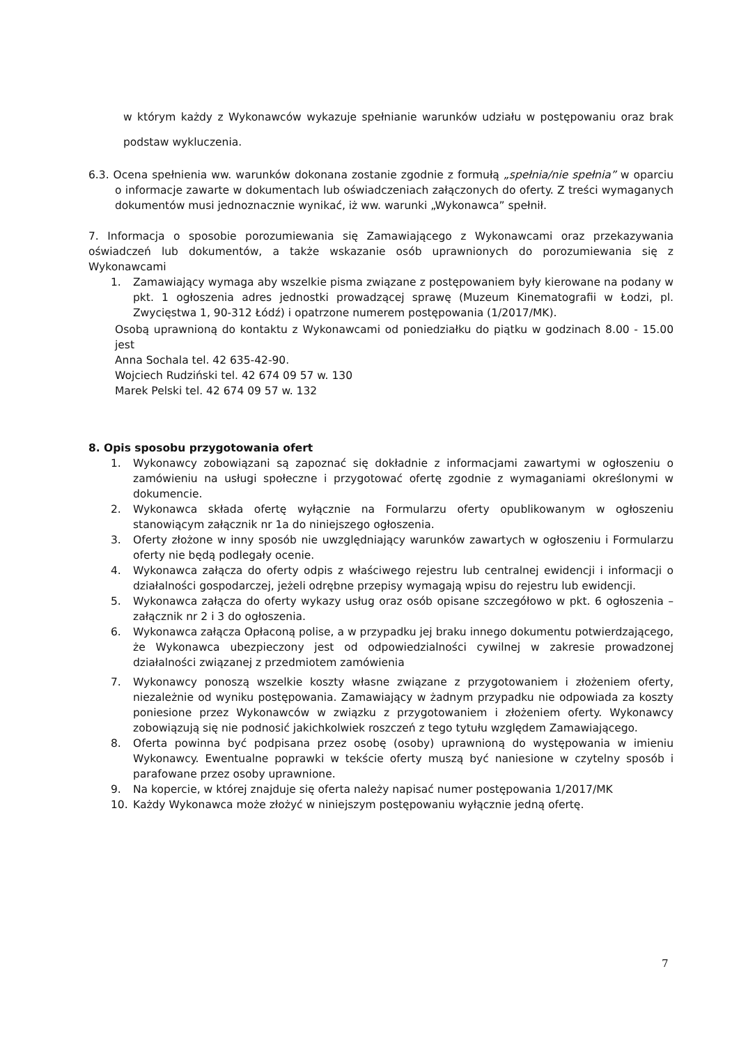w którym każdy z Wykonawców wykazuje spełnianie warunków udziału w postępowaniu oraz brak podstaw wykluczenia.
6.3. Ocena spełnienia ww. warunków dokonana zostanie zgodnie z formułą „spełnia/nie spełnia” w oparciu o informacje zawarte w dokumentach lub oświadczeniach załączonych do oferty. Z treści wymaganych dokumentów musi jednoznacznie wynikać, iż ww. warunki „Wykonawca” spełnił.
7. Informacja o sposobie porozumiewania się Zamawiającego z Wykonawcami oraz przekazywania oświadczeń lub dokumentów, a także wskazanie osób uprawnionych do porozumiewania się z Wykonawcami
1. Zamawiający wymaga aby wszelkie pisma związane z postępowaniem były kierowane na podany w pkt. 1 ogłoszenia adres jednostki prowadzącej sprawę (Muzeum Kinematografii w Łodzi, pl. Zwycięstwa 1, 90-312 Łódź) i opatrzone numerem postępowania (1/2017/MK).
Osobą uprawnioną do kontaktu z Wykonawcami od poniedziałku do piątku w godzinach 8.00 - 15.00 jest
Anna Sochala tel. 42 635-42-90.
Wojciech Rudziński tel. 42 674 09 57 w. 130
Marek Pelski tel. 42 674 09 57 w. 132
8. Opis sposobu przygotowania ofert
1. Wykonawcy zobowiązani są zapoznać się dokładnie z informacjami zawartymi w ogłoszeniu o zamówieniu na usługi społeczne i przygotować ofertę zgodnie z wymaganiami określonymi w dokumencie.
2. Wykonawca składa ofertę wyłącznie na Formularzu oferty opublikowanym w ogłoszeniu stanowiącym załącznik nr 1a do niniejszego ogłoszenia.
3. Oferty złożone w inny sposób nie uwzględniający warunków zawartych w ogłoszeniu i Formularzu oferty nie będą podlegały ocenie.
4. Wykonawca załącza do oferty odpis z właściwego rejestru lub centralnej ewidencji i informacji o działalności gospodarczej, jeżeli odrębne przepisy wymagają wpisu do rejestru lub ewidencji.
5. Wykonawca załącza do oferty wykazy usług oraz osób opisane szczegółowo w pkt. 6 ogłoszenia – załącznik nr 2 i 3 do ogłoszenia.
6. Wykonawca załącza Opłaconą polise, a w przypadku jej braku innego dokumentu potwierdzającego, że Wykonawca ubezpieczony jest od odpowiedzialności cywilnej w zakresie prowadzonej działalności związanej z przedmiotem zamówienia
7. Wykonawcy ponoszą wszelkie koszty własne związane z przygotowaniem i złożeniem oferty, niezależnie od wyniku postępowania. Zamawiający w żadnym przypadku nie odpowiada za koszty poniesione przez Wykonawców w związku z przygotowaniem i złożeniem oferty. Wykonawcy zobowiązują się nie podnosić jakichkolwiek roszczeń z tego tytułu względem Zamawiającego.
8. Oferta powinna być podpisana przez osobę (osoby) uprawnioną do występowania w imieniu Wykonawcy. Ewentualne poprawki w tekście oferty muszą być naniesione w czytelny sposób i parafowane przez osoby uprawnione.
9. Na kopercie, w której znajduje się oferta należy napisać numer postępowania 1/2017/MK
10. Każdy Wykonawca może złożyć w niniejszym postępowaniu wyłącznie jedną ofertę.
7